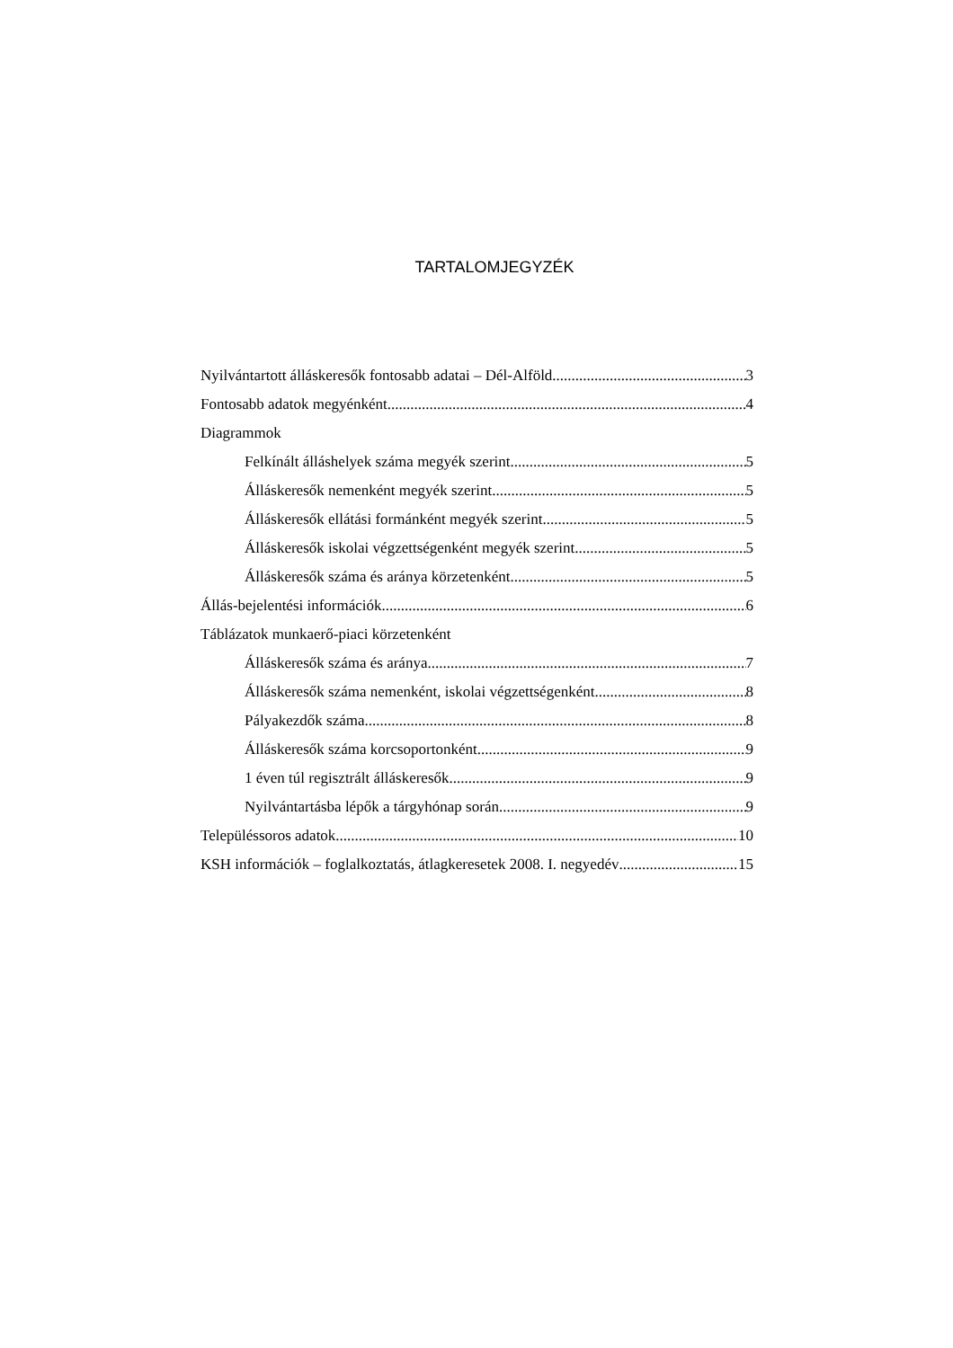TARTALOMJEGYZÉK
Nyilvántartott álláskeresők fontosabb adatai – Dél-Alföld 3
Fontosabb adatok megyénként 4
Diagrammok
Felkínált álláshelyek száma megyék szerint 5
Álláskeresők nemenként megyék szerint 5
Álláskeresők ellátási formánként megyék szerint 5
Álláskeresők iskolai végzettségenként megyék szerint 5
Álláskeresők száma és aránya körzetenként 5
Állás-bejelentési információk 6
Táblázatok munkaerő-piaci körzetenként
Álláskeresők száma és aránya 7
Álláskeresők száma nemenként, iskolai végzettségenként 8
Pályakezdők száma 8
Álláskeresők száma korcsoportonként 9
1 éven túl regisztrált álláskeresők 9
Nyilvántartásba lépők a tárgyhónap során 9
Településsoros adatok 10
KSH információk – foglalkoztatás, átlagkeresetek 2008. I. negyedév 15